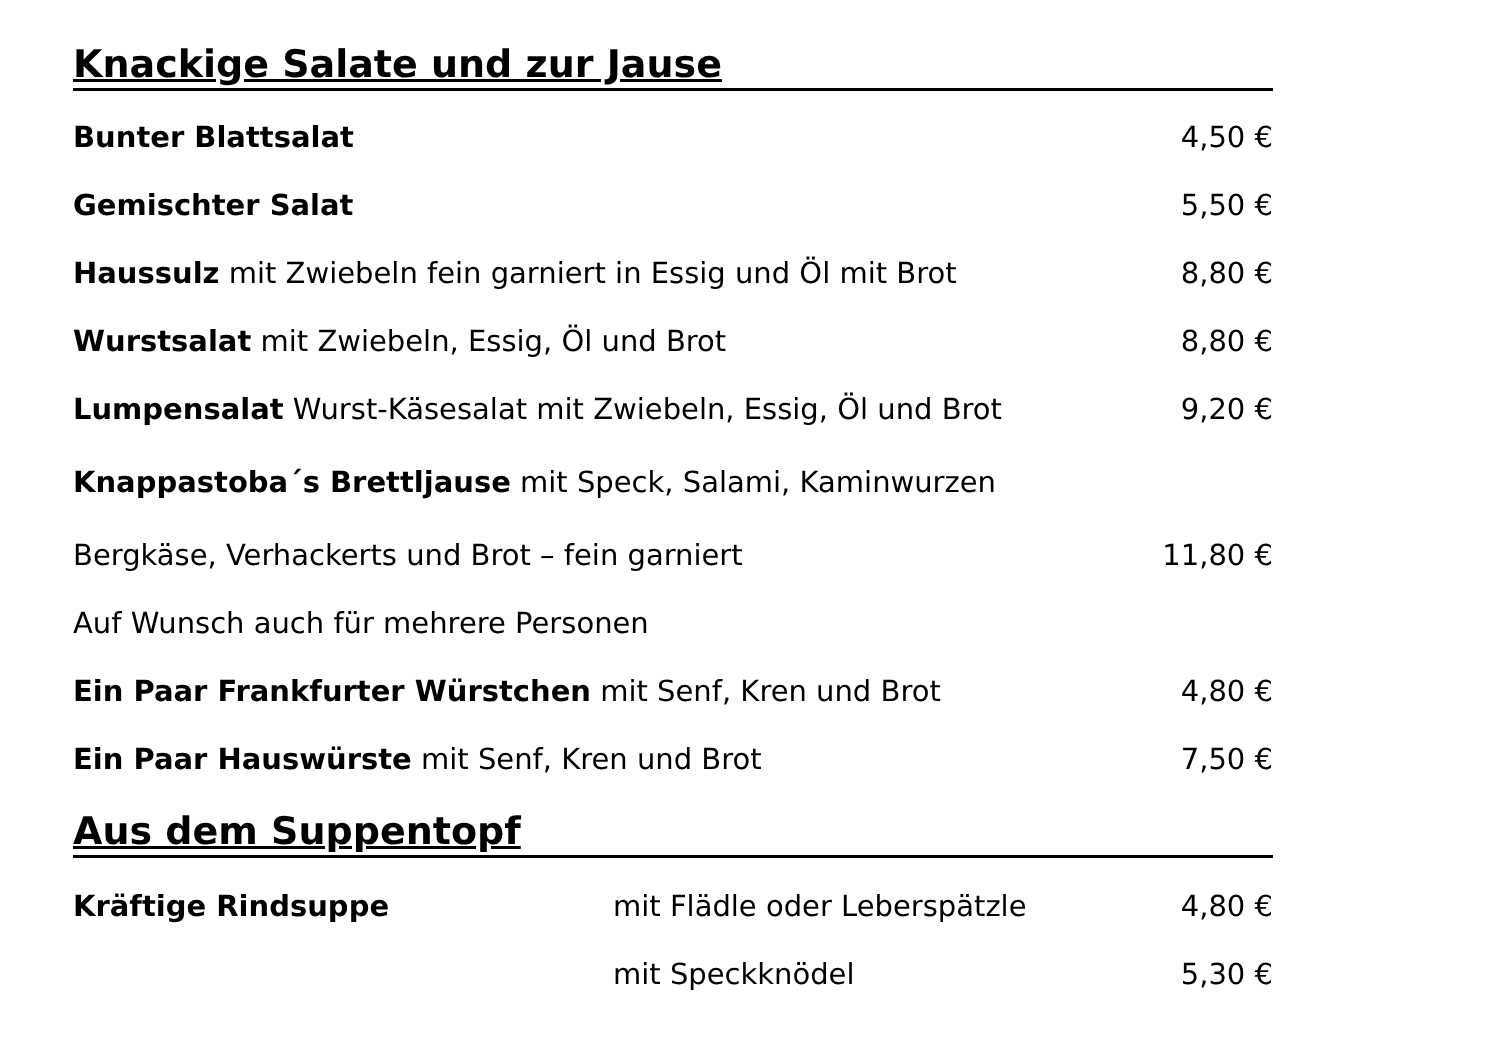Knackige Salate und zur Jause
Bunter Blattsalat 4,50 €
Gemischter Salat 5,50 €
Haussulz mit Zwiebeln fein garniert in Essig und Öl mit Brot 8,80 €
Wurstsalat mit Zwiebeln, Essig, Öl und Brot 8,80 €
Lumpensalat Wurst-Käsesalat mit Zwiebeln, Essig, Öl und Brot 9,20 €
Knappastoba´s Brettljause mit Speck, Salami, Kaminwurzen
Bergkäse, Verhackerts und Brot – fein garniert 11,80 €
Auf Wunsch auch für mehrere Personen
Ein Paar Frankfurter Würstchen mit Senf, Kren und Brot 4,80 €
Ein Paar Hauswürste mit Senf, Kren und Brot 7,50 €
Aus dem Suppentopf
Kräftige Rindsuppe mit Flädle oder Leberspätzle 4,80 €
mit Speckknödel 5,30 €